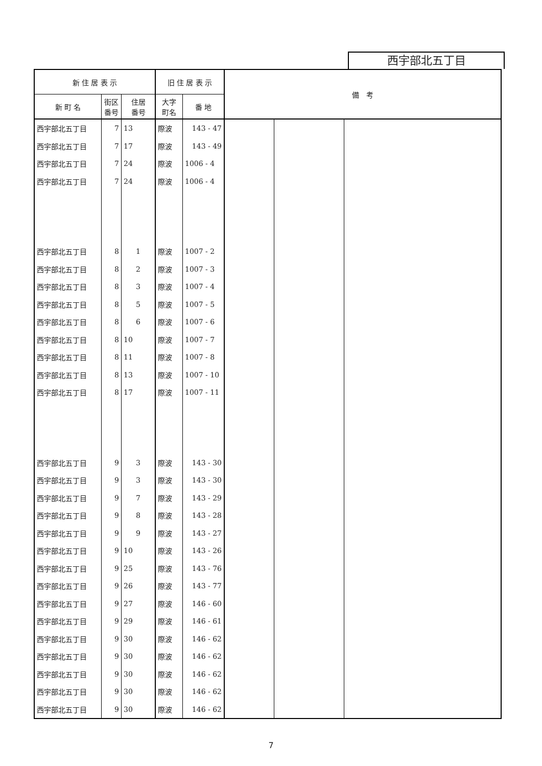西宇部北五丁目
| 新 住 居 表 示 | | | 旧 住 居 表 示 | | 備 考 | | |
| --- | --- | --- | --- | --- | --- | --- | --- |
| 新 町 名 | 街区 番号 | 住居 番号 | 大字 町名 | 番 地 | | | |
| 西宇部北五丁目 | 7 | 13 | 際波 | 143 - 47 | | | |
| 西宇部北五丁目 | 7 | 17 | 際波 | 143 - 49 | | | |
| 西宇部北五丁目 | 7 | 24 | 際波 | 1006 - 4 | | | |
| 西宇部北五丁目 | 7 | 24 | 際波 | 1006 - 4 | | | |
| 西宇部北五丁目 | 8 | 1 | 際波 | 1007 - 2 | | | |
| 西宇部北五丁目 | 8 | 2 | 際波 | 1007 - 3 | | | |
| 西宇部北五丁目 | 8 | 3 | 際波 | 1007 - 4 | | | |
| 西宇部北五丁目 | 8 | 5 | 際波 | 1007 - 5 | | | |
| 西宇部北五丁目 | 8 | 6 | 際波 | 1007 - 6 | | | |
| 西宇部北五丁目 | 8 | 10 | 際波 | 1007 - 7 | | | |
| 西宇部北五丁目 | 8 | 11 | 際波 | 1007 - 8 | | | |
| 西宇部北五丁目 | 8 | 13 | 際波 | 1007 - 10 | | | |
| 西宇部北五丁目 | 8 | 17 | 際波 | 1007 - 11 | | | |
| 西宇部北五丁目 | 9 | 3 | 際波 | 143 - 30 | | | |
| 西宇部北五丁目 | 9 | 3 | 際波 | 143 - 30 | | | |
| 西宇部北五丁目 | 9 | 7 | 際波 | 143 - 29 | | | |
| 西宇部北五丁目 | 9 | 8 | 際波 | 143 - 28 | | | |
| 西宇部北五丁目 | 9 | 9 | 際波 | 143 - 27 | | | |
| 西宇部北五丁目 | 9 | 10 | 際波 | 143 - 26 | | | |
| 西宇部北五丁目 | 9 | 25 | 際波 | 143 - 76 | | | |
| 西宇部北五丁目 | 9 | 26 | 際波 | 143 - 77 | | | |
| 西宇部北五丁目 | 9 | 27 | 際波 | 146 - 60 | | | |
| 西宇部北五丁目 | 9 | 29 | 際波 | 146 - 61 | | | |
| 西宇部北五丁目 | 9 | 30 | 際波 | 146 - 62 | | | |
| 西宇部北五丁目 | 9 | 30 | 際波 | 146 - 62 | | | |
| 西宇部北五丁目 | 9 | 30 | 際波 | 146 - 62 | | | |
| 西宇部北五丁目 | 9 | 30 | 際波 | 146 - 62 | | | |
| 西宇部北五丁目 | 9 | 30 | 際波 | 146 - 62 | | | |
7